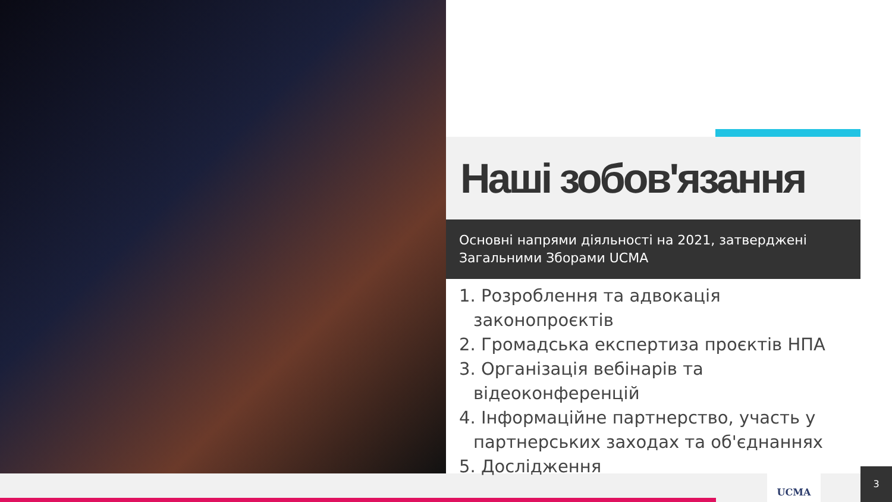Наші зобов'язання
Основні напрями діяльності на 2021, затверджені Загальними Зборами UCMA
1. Розроблення та адвокація законопроєктів
2. Громадська експертиза проєктів НПА
3. Організація вебінарів та відеоконференцій
4. Інформаційне партнерство, участь у партнерських заходах та об'єднаннях
5. Дослідження
UCMA 3